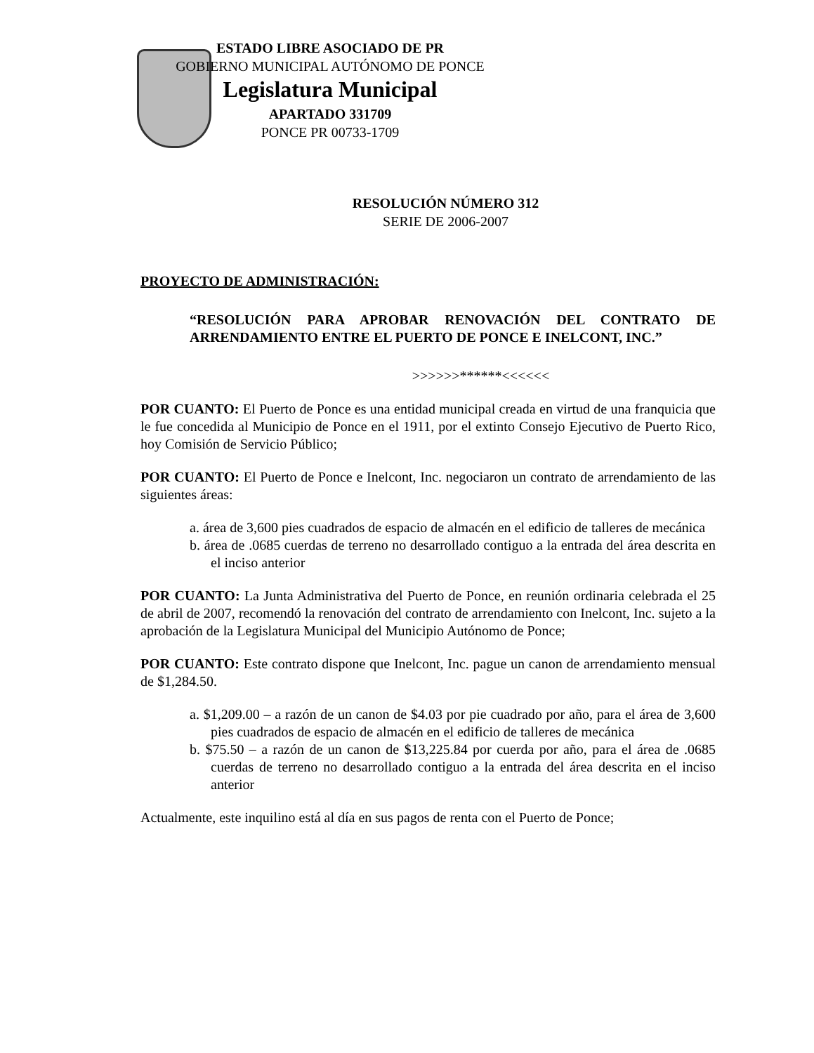ESTADO LIBRE ASOCIADO DE PR
GOBIERNO MUNICIPAL AUTÓNOMO DE PONCE
Legislatura Municipal
APARTADO 331709
PONCE PR 00733-1709
RESOLUCIÓN NÚMERO 312
SERIE DE 2006-2007
PROYECTO DE ADMINISTRACIÓN:
“RESOLUCIÓN PARA APROBAR RENOVACIÓN DEL CONTRATO DE ARRENDAMIENTO ENTRE EL PUERTO DE PONCE E INELCONT, INC.”
>>>>>>******<<<<<<
POR CUANTO: El Puerto de Ponce es una entidad municipal creada en virtud de una franquicia que le fue concedida al Municipio de Ponce en el 1911, por el extinto Consejo Ejecutivo de Puerto Rico, hoy Comisión de Servicio Público;
POR CUANTO: El Puerto de Ponce e Inelcont, Inc. negociaron un contrato de arrendamiento de las siguientes áreas:
a. área de 3,600 pies cuadrados de espacio de almacén en el edificio de talleres de mecánica
b. área de .0685 cuerdas de terreno no desarrollado contiguo a la entrada del área descrita en el inciso anterior
POR CUANTO: La Junta Administrativa del Puerto de Ponce, en reunión ordinaria celebrada el 25 de abril de 2007, recomendó la renovación del contrato de arrendamiento con Inelcont, Inc. sujeto a la aprobación de la Legislatura Municipal del Municipio Autónomo de Ponce;
POR CUANTO: Este contrato dispone que Inelcont, Inc. pague un canon de arrendamiento mensual de $1,284.50.
a. $1,209.00 – a razón de un canon de $4.03 por pie cuadrado por año, para el área de 3,600 pies cuadrados de espacio de almacén en el edificio de talleres de mecánica
b. $75.50 – a razón de un canon de $13,225.84 por cuerda por año, para el área de .0685 cuerdas de terreno no desarrollado contiguo a la entrada del área descrita en el inciso anterior
Actualmente, este inquilino está al día en sus pagos de renta con el Puerto de Ponce;